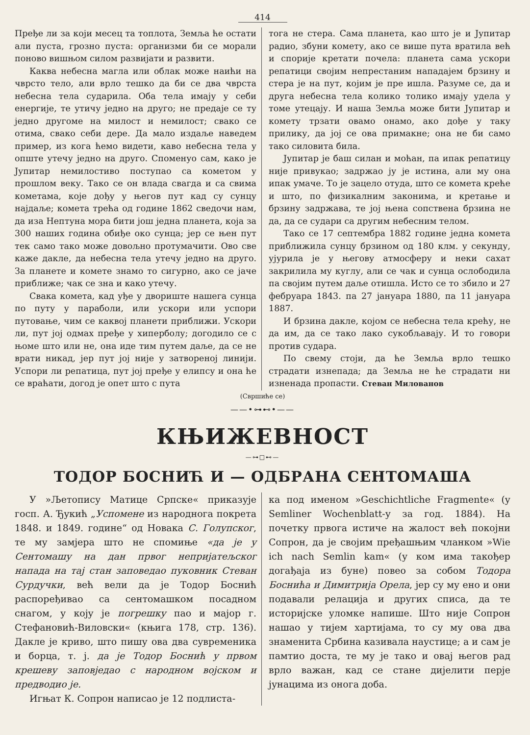414
Пређе ли за који месец та топлота, Земља ће остати али пуста, грозно пуста: организми би се морали поново вишњом силом развијати и развити.
Каква небесна магла или облак може наићи на чврсто тело, али врло тешко да би се два чврста небесна тела сударила. Оба тела имају у себи енергије, те утичу једно на друго; не предаје се ту једно другоме на милост и немилост; свако се отима, свако себи дере. Да мало издаље наведем пример, из кога ћемо видети, каво небесна тела у опште утечу једно на друго. Споменуо сам, како је Јупитар немилостиво поступао са кометом у прошлом веку. Тако се он влада свагда и са свима кометама, које дођу у његов пут кад су сунцу најдаље; комета трећа од године 1862 сведочи нам, да иза Нептуна мора бити још једна планета, која за 300 наших година обиђе око сунца; јер се њен пут тек само тако може довољно протумачити. Ово све каже дакле, да небесна тела утечу једно на друго. За планете и комете знамо то сигурно, ако се јаче приближе; чак се зна и како утечу.
Свака комета, кад уђе у двориште нашега сунца по путу у параболи, или ускори или успори путовање, чим се каквој планети приближи. Ускори ли, пут јој одмах пређе у хиперболу; догодило се с њоме што или не, она иде тим путем даље, да се не врати никад, јер пут јој није у затвореној линији. Успори ли репатица, пут јој пређе у елипсу и она ће се враћати, догод је опет што с пута
тога не стера. Сама планета, као што је и Јупитар радио, збуни комету, ако се више пута вратила већ и спорије кретати почела: планета сама ускори репатици својим непрестаним нападајем брзину и стера је на пут, којим је пре ишла. Разуме се, да и друга небесна тела колико толико имају удела у томе утецају. И наша Земља може бити Јупитар и комету трзати овамо онамо, ако дође у таку прилику, да јој се ова примакне; она не би само тако силовита била.
Јупитар је баш силан и моћан, па ипак репатицу није привукао; задржао ју је истина, али му она ипак умаче. То је зацело отуда, што се комета креће и што, по физикалним законима, и кретање и брзину задржава, те јој њена сопствена брзина не да, да се судари са другим небесним телом.
Тако се 17 септембра 1882 године једна комета приближила сунцу брзином од 180 клм. у секунду, ујурила је у његову атмосферу и неки сахат закрилила му куглу, али се чак и сунца ослободила па својим путем даље отишла. Исто се то збило и 27 фебруара 1843. па 27 јануара 1880, па 11 јануара 1887.
И брзина дакле, којом се небесна тела крећу, не да им, да се тако лако сукобљавају. И то говори против судара.
По свему стоји, да ће Земља врло тешко страдати изнепада; да Земља не ће страдати ни изненада пропасти. Стеван Милованов
(Свршиће се)
——•⊶⊷•——
КЊИЖЕВНОСТ
—⊶□⊷—
ТОДОР БОСНИЋ И — ОДБРАНА СЕНТОМАША
У »Љетопису Матице Српске« приказује госп. А. Ђукић „Успомене из народнога покрета 1848. и 1849. године“ од Новака С. Голупског, те му замјера што не спомиње «да је у Сентомашу на дан првог непријатељског напада на тај стан заповедао пуковник Стеван Сурдучки, већ вели да је Тодор Боснић распоређивао са сентомашком посадном снагом, у коју је погрешку пао и мајор г. Стефановић-Виловски« (књига 178, стр. 136). Дакле је криво, што пишу ова два сувременика и борца, т. ј. да је Тодор Боснић у првом крешеву заповједао с народном војском и предводио је.
Игњат К. Сопрон написао је 12 подлиста-
ка под именом »Geschichtliche Fragmente« (у Semliner Wochenblatt-у за год. 1884). На почетку првога истиче на жалост већ покојни Сопрон, да је својим пређашњим чланком »Wie ich nach Semlin kam« (у ком има такођер догађаја из буне) повео за собом Тодора Боснића и Димитрија Орела, јер су му ено и они подавали релација и других списа, да те историјске уломке напише. Што није Сопрон нашао у тијем хартијама, то су му ова два знаменита Србина казивала наустице; а и сам је памтио доста, те му је тако и овај његов рад врло важан, кад се стане дијелити перје јунацима из онога доба.